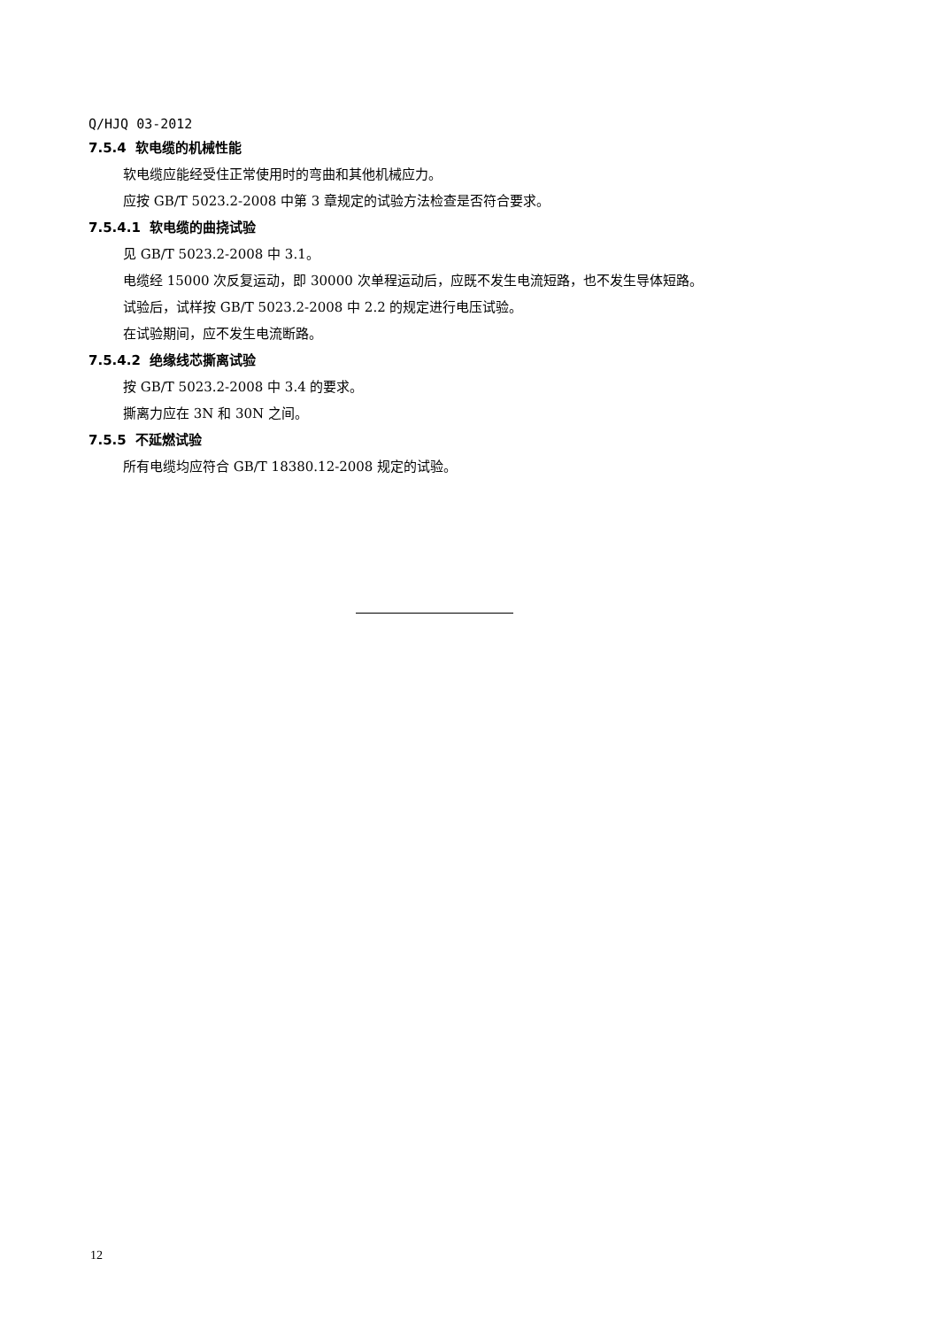Q/HJQ 03-2012
7.5.4 软电缆的机械性能
软电缆应能经受住正常使用时的弯曲和其他机械应力。
应按 GB/T 5023.2-2008 中第 3 章规定的试验方法检查是否符合要求。
7.5.4.1 软电缆的曲挠试验
见 GB/T 5023.2-2008 中 3.1。
电缆经 15000 次反复运动，即 30000 次单程运动后，应既不发生电流短路，也不发生导体短路。
试验后，试样按 GB/T 5023.2-2008 中 2.2 的规定进行电压试验。
在试验期间，应不发生电流断路。
7.5.4.2 绝缘线芯撕离试验
按 GB/T 5023.2-2008 中 3.4 的要求。
撕离力应在 3N 和 30N 之间。
7.5.5 不延燃试验
所有电缆均应符合 GB/T 18380.12-2008 规定的试验。
12